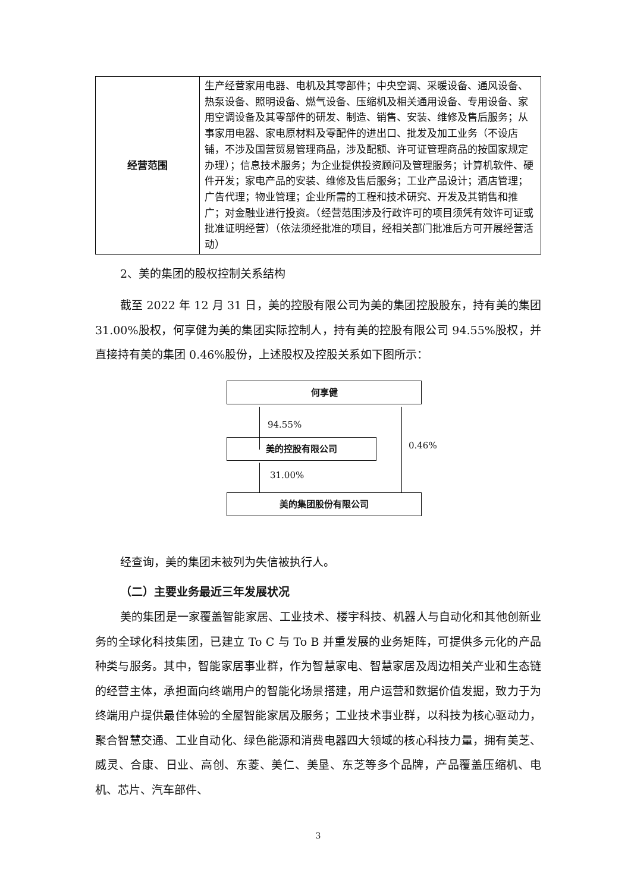| 经营范围 | 生产经营家用电器、电机及其零部件；中央空调、采暖设备、通风设备、热泵设备、照明设备、燃气设备、压缩机及相关通用设备、专用设备、家用空调设备及其零部件的研发、制造、销售、安装、维修及售后服务；从事家用电器、家电原材料及零配件的进出口、批发及加工业务（不设店铺，不涉及国营贸易管理商品，涉及配额、许可证管理商品的按国家规定办理）；信息技术服务；为企业提供投资顾问及管理服务；计算机软件、硬件开发；家电产品的安装、维修及售后服务；工业产品设计；酒店管理；广告代理；物业管理；企业所需的工程和技术研究、开发及其销售和推广；对金融业进行投资。（经营范围涉及行政许可的项目须凭有效许可证或批准证明经营）（依法须经批准的项目，经相关部门批准后方可开展经营活动） |
2、美的集团的股权控制关系结构
截至 2022 年 12 月 31 日，美的控股有限公司为美的集团控股股东，持有美的集团 31.00%股权，何享健为美的集团实际控制人，持有美的控股有限公司 94.55%股权，并直接持有美的集团 0.46%股份，上述股权及控股关系如下图所示：
何享健
94.55%
美的控股有限公司
31.00%
0.46%
美的集团股份有限公司
经查询，美的集团未被列为失信被执行人。
（二）主要业务最近三年发展状况
美的集团是一家覆盖智能家居、工业技术、楼宇科技、机器人与自动化和其他创新业务的全球化科技集团，已建立 To C 与 To B 并重发展的业务矩阵，可提供多元化的产品种类与服务。其中，智能家居事业群，作为智慧家电、智慧家居及周边相关产业和生态链的经营主体，承担面向终端用户的智能化场景搭建，用户运营和数据价值发掘，致力于为终端用户提供最佳体验的全屋智能家居及服务；工业技术事业群，以科技为核心驱动力，聚合智慧交通、工业自动化、绿色能源和消费电器四大领域的核心科技力量，拥有美芝、威灵、合康、日业、高创、东菱、美仁、美垦、东芝等多个品牌，产品覆盖压缩机、电机、芯片、汽车部件、
3